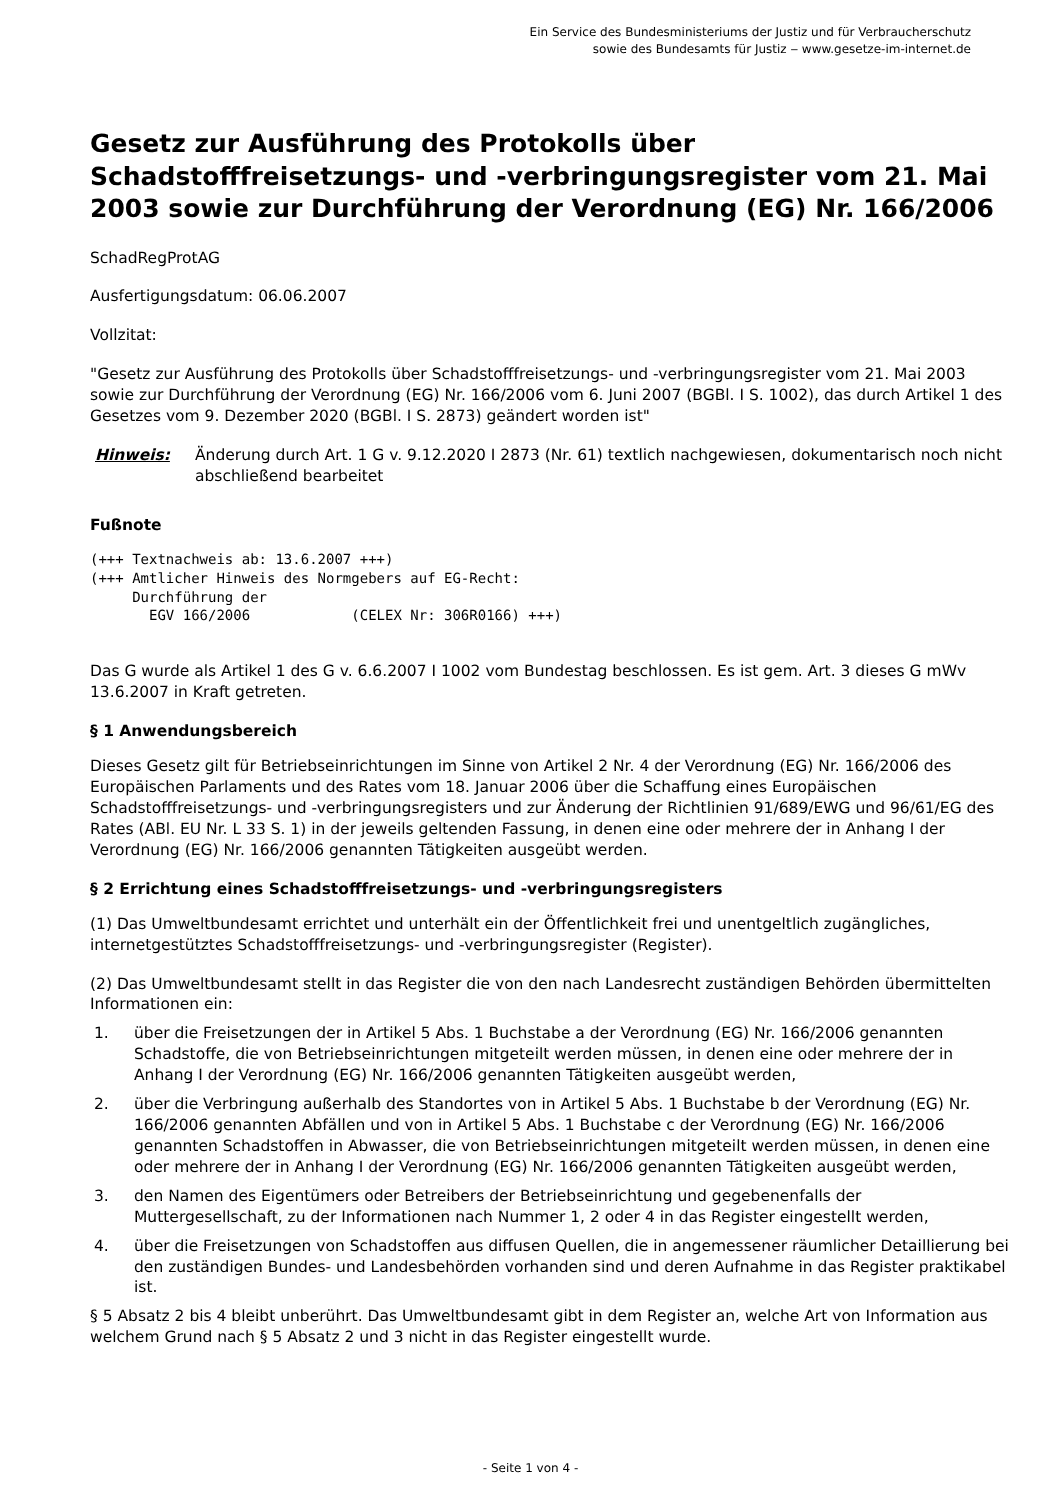Ein Service des Bundesministeriums der Justiz und für Verbraucherschutz
sowie des Bundesamts für Justiz ‒ www.gesetze-im-internet.de
Gesetz zur Ausführung des Protokolls über Schadstofffreisetzungs- und -verbringungsregister vom 21. Mai 2003 sowie zur Durchführung der Verordnung (EG) Nr. 166/2006
SchadRegProtAG
Ausfertigungsdatum: 06.06.2007
Vollzitat:
"Gesetz zur Ausführung des Protokolls über Schadstofffreisetzungs- und -verbringungsregister vom 21. Mai 2003 sowie zur Durchführung der Verordnung (EG) Nr. 166/2006 vom 6. Juni 2007 (BGBl. I S. 1002), das durch Artikel 1 des Gesetzes vom 9. Dezember 2020 (BGBl. I S. 2873) geändert worden ist"
Hinweis: Änderung durch Art. 1 G v. 9.12.2020 I 2873 (Nr. 61) textlich nachgewiesen, dokumentarisch noch nicht abschließend bearbeitet
Fußnote
(+++ Textnachweis ab: 13.6.2007 +++)
(+++ Amtlicher Hinweis des Normgebers auf EG-Recht:
     Durchführung der
       EGV 166/2006            (CELEX Nr: 306R0166) +++)
Das G wurde als Artikel 1 des G v. 6.6.2007 I 1002 vom Bundestag beschlossen. Es ist gem. Art. 3 dieses G mWv 13.6.2007 in Kraft getreten.
§ 1 Anwendungsbereich
Dieses Gesetz gilt für Betriebseinrichtungen im Sinne von Artikel 2 Nr. 4 der Verordnung (EG) Nr. 166/2006 des Europäischen Parlaments und des Rates vom 18. Januar 2006 über die Schaffung eines Europäischen Schadstofffreisetzungs- und -verbringungsregisters und zur Änderung der Richtlinien 91/689/EWG und 96/61/EG des Rates (ABl. EU Nr. L 33 S. 1) in der jeweils geltenden Fassung, in denen eine oder mehrere der in Anhang I der Verordnung (EG) Nr. 166/2006 genannten Tätigkeiten ausgeübt werden.
§ 2 Errichtung eines Schadstofffreisetzungs- und -verbringungsregisters
(1) Das Umweltbundesamt errichtet und unterhält ein der Öffentlichkeit frei und unentgeltlich zugängliches, internetgestütztes Schadstofffreisetzungs- und -verbringungsregister (Register).
(2) Das Umweltbundesamt stellt in das Register die von den nach Landesrecht zuständigen Behörden übermittelten Informationen ein:
1. über die Freisetzungen der in Artikel 5 Abs. 1 Buchstabe a der Verordnung (EG) Nr. 166/2006 genannten Schadstoffe, die von Betriebseinrichtungen mitgeteilt werden müssen, in denen eine oder mehrere der in Anhang I der Verordnung (EG) Nr. 166/2006 genannten Tätigkeiten ausgeübt werden,
2. über die Verbringung außerhalb des Standortes von in Artikel 5 Abs. 1 Buchstabe b der Verordnung (EG) Nr. 166/2006 genannten Abfällen und von in Artikel 5 Abs. 1 Buchstabe c der Verordnung (EG) Nr. 166/2006 genannten Schadstoffen in Abwasser, die von Betriebseinrichtungen mitgeteilt werden müssen, in denen eine oder mehrere der in Anhang I der Verordnung (EG) Nr. 166/2006 genannten Tätigkeiten ausgeübt werden,
3. den Namen des Eigentümers oder Betreibers der Betriebseinrichtung und gegebenenfalls der Muttergesellschaft, zu der Informationen nach Nummer 1, 2 oder 4 in das Register eingestellt werden,
4. über die Freisetzungen von Schadstoffen aus diffusen Quellen, die in angemessener räumlicher Detaillierung bei den zuständigen Bundes- und Landesbehörden vorhanden sind und deren Aufnahme in das Register praktikabel ist.
§ 5 Absatz 2 bis 4 bleibt unberührt. Das Umweltbundesamt gibt in dem Register an, welche Art von Information aus welchem Grund nach § 5 Absatz 2 und 3 nicht in das Register eingestellt wurde.
- Seite 1 von 4 -